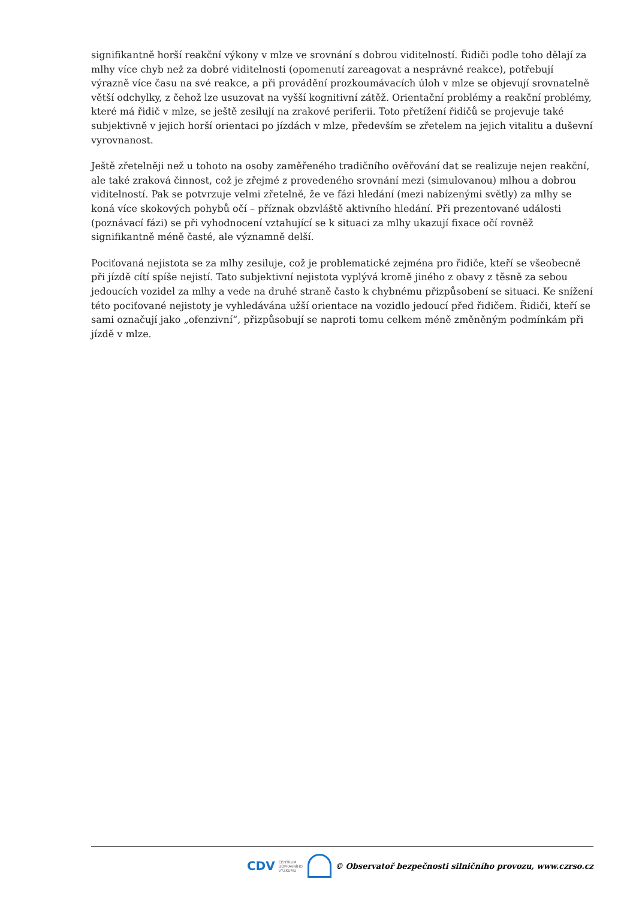signifikantně horší reakční výkony v mlze ve srovnání s dobrou viditelností. Řidiči podle toho dělají za mlhy více chyb než za dobré viditelnosti (opomenutí zareagovat a nesprávné reakce), potřebují výrazně více času na své reakce, a při provádění prozkoumávacích úloh v mlze se objevují srovnatelně větší odchylky, z čehož lze usuzovat na vyšší kognitivní zátěž. Orientační problémy a reakční problémy, které má řidič v mlze, se ještě zesilují na zrakové periferii. Toto přetížení řidičů se projevuje také subjektivně v jejich horší orientaci po jízdách v mlze, především se zřetelem na jejich vitalitu a duševní vyrovnanost.
Ještě zřetelněji než u tohoto na osoby zaměřeného tradičního ověřování dat se realizuje nejen reakční, ale také zraková činnost, což je zřejmé z provedeného srovnání mezi (simulovanou) mlhou a dobrou viditelností. Pak se potvrzuje velmi zřetelně, že ve fázi hledání (mezi nabízenými světly) za mlhy se koná více skokových pohybů očí – příznak obzvláště aktivního hledání. Při prezentované události (poznávací fázi) se při vyhodnocení vztahující se k situaci za mlhy ukazují fixace očí rovněž signifikantně méně časté, ale významně delší.
Pociťovaná nejistota se za mlhy zesiluje, což je problematické zejména pro řidiče, kteří se všeobecně při jízdě cítí spíše nejistí. Tato subjektivní nejistota vyplývá kromě jiného z obavy z těsně za sebou jedoucích vozidel za mlhy a vede na druhé straně často k chybnému přizpůsobení se situaci. Ke snížení této pociťované nejistoty je vyhledávána užší orientace na vozidlo jedoucí před řidičem. Řidiči, kteří se sami označují jako „ofenzivní“, přizpůsobují se naproti tomu celkem méně změněným podmínkám při jízdě v mlze.
CDV CENTRUM
DOPRAVNÍHO
VÝZKUMU
© Observatoř bezpečnosti silničního provozu, www.czrso.cz